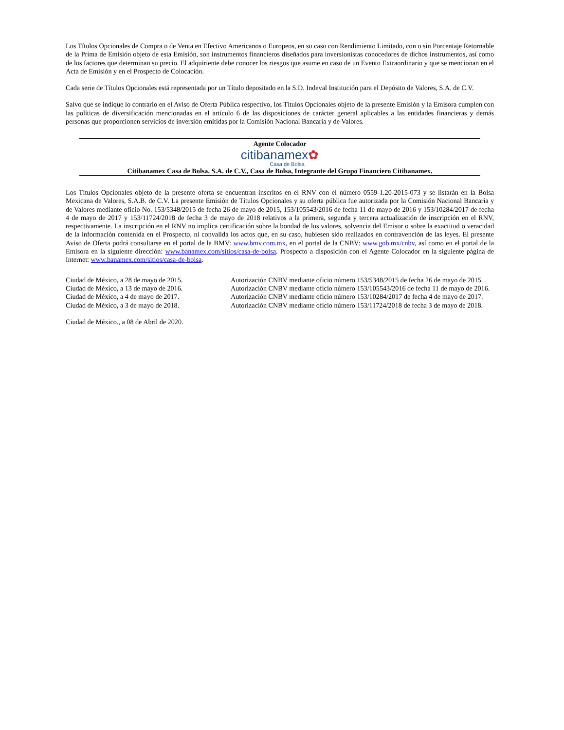Los Títulos Opcionales de Compra o de Venta en Efectivo Americanos o Europeos, en su caso con Rendimiento Limitado, con o sin Porcentaje Retornable de la Prima de Emisión objeto de esta Emisión, son instrumentos financieros diseñados para inversionistas conocedores de dichos instrumentos, así como de los factores que determinan su precio. El adquiriente debe conocer los riesgos que asume en caso de un Evento Extraordinario y que se mencionan en el Acta de Emisión y en el Prospecto de Colocación.
Cada serie de Títulos Opcionales está representada por un Título depositado en la S.D. Indeval Institución para el Depósito de Valores, S.A. de C.V.
Salvo que se indique lo contrario en el Aviso de Oferta Pública respectivo, los Títulos Opcionales objeto de la presente Emisión y la Emisora cumplen con las políticas de diversificación mencionadas en el artículo 6 de las disposiciones de carácter general aplicables a las entidades financieras y demás personas que proporcionen servicios de inversión emitidas por la Comisión Nacional Bancaria y de Valores.
Agente Colocador
citibanamex✿
Casa de Bolsa
Citibanamex Casa de Bolsa, S.A. de C.V., Casa de Bolsa, Integrante del Grupo Financiero Citibanamex.
Los Títulos Opcionales objeto de la presente oferta se encuentran inscritos en el RNV con el número 0559-1.20-2015-073 y se listarán en la Bolsa Mexicana de Valores, S.A.B. de C.V. La presente Emisión de Títulos Opcionales y su oferta pública fue autorizada por la Comisión Nacional Bancaria y de Valores mediante oficio No. 153/5348/2015 de fecha 26 de mayo de 2015, 153/105543/2016 de fecha 11 de mayo de 2016 y 153/10284/2017 de fecha 4 de mayo de 2017 y 153/11724/2018 de fecha 3 de mayo de 2018 relativos a la primera, segunda y tercera actualización de inscripción en el RNV, respectivamente. La inscripción en el RNV no implica certificación sobre la bondad de los valores, solvencia del Emisor o sobre la exactitud o veracidad de la información contenida en el Prospecto, ni convalida los actos que, en su caso, hubiesen sido realizados en contravención de las leyes. El presente Aviso de Oferta podrá consultarse en el portal de la BMV: www.bmv.com.mx, en el portal de la CNBV: www.gob.mx/cnbv, así como en el portal de la Emisora en la siguiente dirección: www.banamex.com/sitios/casa-de-bolsa. Prospecto a disposición con el Agente Colocador en la siguiente página de Internet: www.banamex.com/sitios/casa-de-bolsa.
Ciudad de México, a 28 de mayo de 2015. Autorización CNBV mediante oficio número 153/5348/2015 de fecha 26 de mayo de 2015.
Ciudad de México, a 13 de mayo de 2016. Autorización CNBV mediante oficio número 153/105543/2016 de fecha 11 de mayo de 2016.
Ciudad de México, a 4 de mayo de 2017. Autorización CNBV mediante oficio número 153/10284/2017 de fecha 4 de mayo de 2017.
Ciudad de México, a 3 de mayo de 2018. Autorización CNBV mediante oficio número 153/11724/2018 de fecha 3 de mayo de 2018.
Ciudad de México., a 08 de Abril de 2020.